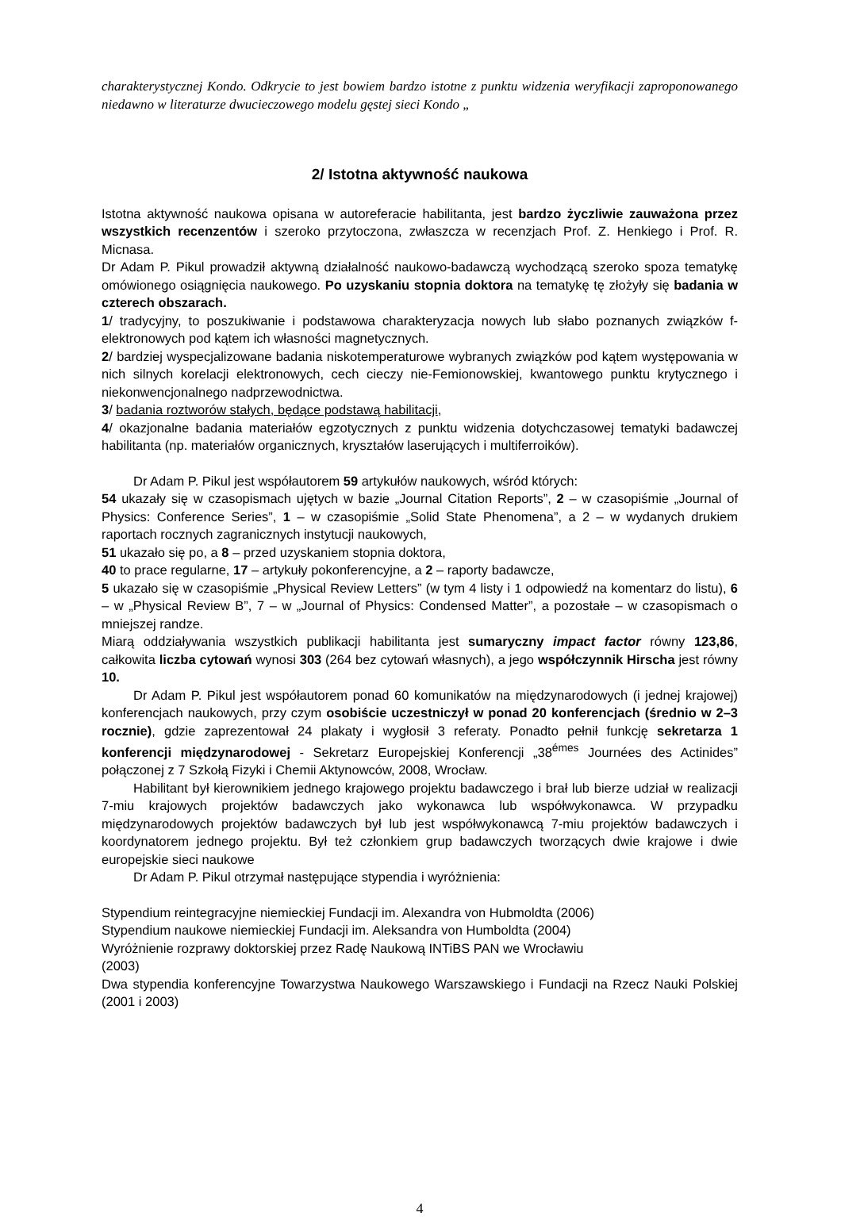charakterystycznej Kondo. Odkrycie to jest bowiem bardzo istotne z punktu widzenia weryfikacji zaproponowanego niedawno w literaturze dwucieczowego modelu gęstej sieci Kondo „
2/ Istotna aktywność naukowa
Istotna aktywność naukowa opisana w autoreferacie habilitanta, jest bardzo życzliwie zauważona przez wszystkich recenzentów i szeroko przytoczona, zwłaszcza w recenzjach Prof. Z. Henkiego i Prof. R. Micnasa.
Dr Adam P. Pikul prowadził aktywną działalność naukowo-badawczą wychodzącą szeroko spoza tematykę omówionego osiągnięcia naukowego. Po uzyskaniu stopnia doktora na tematykę tę złożyły się badania w czterech obszarach.
1/ tradycyjny, to poszukiwanie i podstawowa charakteryzacja nowych lub słabo poznanych związków f-elektronowych pod kątem ich własności magnetycznych.
2/ bardziej wyspecjalizowane badania niskotemperaturowe wybranych związków pod kątem występowania w nich silnych korelacji elektronowych, cech cieczy nie-Femionowskiej, kwantowego punktu krytycznego i niekonwencjonalnego nadprzewodnictwa.
3/ badania roztworów stałych, będące podstawą habilitacji,
4/ okazjonalne badania materiałów egzotycznych z punktu widzenia dotychczasowej tematyki badawczej habilitanta (np. materiałów organicznych, kryształów laserujących i multiferroików).
Dr Adam P. Pikul jest współautorem 59 artykułów naukowych, wśród których:
54 ukazały się w czasopismach ujętych w bazie „Journal Citation Reports”, 2 – w czasopiśmie „Journal of Physics: Conference Series”, 1 – w czasopiśmie „Solid State Phenomena”, a 2 – w wydanych drukiem raportach rocznych zagranicznych instytucji naukowych,
51 ukazało się po, a 8 – przed uzyskaniem stopnia doktora,
40 to prace regularne, 17 – artykuły pokonferencyjne, a 2 – raporty badawcze,
5 ukazało się w czasopiśmie „Physical Review Letters” (w tym 4 listy i 1 odpowiedź na komentarz do listu), 6 – w „Physical Review B”, 7 – w „Journal of Physics: Condensed Matter”, a pozostałe – w czasopismach o mniejszej randze.
Miarą oddziaływania wszystkich publikacji habilitanta jest sumaryczny impact factor równy 123,86, całkowita liczba cytowań wynosi 303 (264 bez cytowań własnych), a jego współczynnik Hirscha jest równy 10.
Dr Adam P. Pikul jest współautorem ponad 60 komunikatów na międzynarodowych (i jednej krajowej) konferencjach naukowych, przy czym osobiście uczestniczył w ponad 20 konferencjach (średnio w 2–3 rocznie), gdzie zaprezentował 24 plakaty i wygłosił 3 referaty. Ponadto pełnił funkcję sekretarza 1 konferencji międzynarodowej - Sekretarz Europejskiej Konferencji „38<sup>émes</sup> Journées des Actinides” połączonej z 7 Szkołą Fizyki i Chemii Aktynowców, 2008, Wrocław.
Habilitant był kierownikiem jednego krajowego projektu badawczego i brał lub bierze udział w realizacji 7-miu krajowych projektów badawczych jako wykonawca lub współwykonawca. W przypadku międzynarodowych projektów badawczych był lub jest współwykonawcą 7-miu projektów badawczych i koordynatorem jednego projektu. Był też członkiem grup badawczych tworzących dwie krajowe i dwie europejskie sieci naukowe
Dr Adam P. Pikul otrzymał następujące stypendia i wyróżnienia:
Stypendium reintegracyjne niemieckiej Fundacji im. Alexandra von Hubmoldta (2006)
Stypendium naukowe niemieckiej Fundacji im. Aleksandra von Humboldta (2004)
Wyróżnienie rozprawy doktorskiej przez Radę Naukową INTiBS PAN we Wrocławiu
(2003)
Dwa stypendia konferencyjne Towarzystwa Naukowego Warszawskiego i Fundacji na Rzecz Nauki Polskiej (2001 i 2003)
4